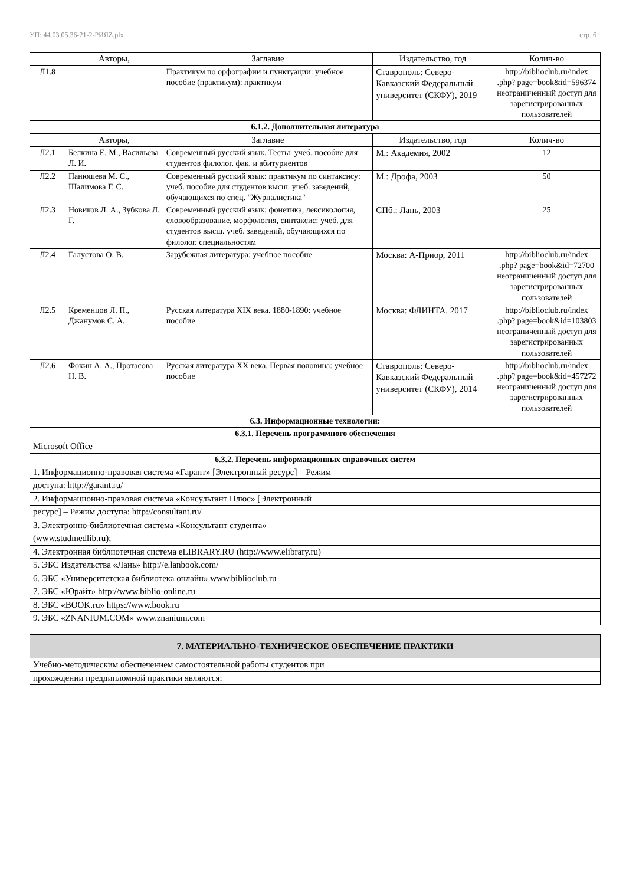УП: 44.03.05.36-21-2-РИЯZ.plx стр. 6
| | Авторы, | Заглавие | Издательство, год | Колич-во |
| --- | --- | --- | --- | --- |
| Л1.8 | | Практикум по орфографии и пунктуации: учебное пособие (практикум): практикум | Ставрополь: Северо-Кавказский Федеральный университет (СКФУ), 2019 | http://biblioclub.ru/index .php? page=book&id=596374 неограниченный доступ для зарегистрированных пользователей |
| 6.1.2. Дополнительная литература | | | | |
| | Авторы, | Заглавие | Издательство, год | Колич-во |
| Л2.1 | Белкина Е. М., Васильева Л. И. | Современный русский язык. Тесты: учеб. пособие для студентов филолог. фак. и абитуриентов | М.: Академия, 2002 | 12 |
| Л2.2 | Панюшева М. С., Шалимова Г. С. | Современный русский язык: практикум по синтаксису: учеб. пособие для студентов высш. учеб. заведений, обучающихся по спец. "Журналистика" | М.: Дрофа, 2003 | 50 |
| Л2.3 | Новиков Л. А., Зубкова Л. Г. | Современный русский язык: фонетика, лексикология, словообразование, морфология, синтаксис: учеб. для студентов высш. учеб. заведений, обучающихся по филолог. специальностям | СПб.: Лань, 2003 | 25 |
| Л2.4 | Галустова О. В. | Зарубежная литература: учебное пособие | Москва: А-Приор, 2011 | http://biblioclub.ru/index .php? page=book&id=72700 неограниченный доступ для зарегистрированных пользователей |
| Л2.5 | Кременцов Л. П., Джанумов С. А. | Русская литература XIX века. 1880-1890: учебное пособие | Москва: ФЛИНТА, 2017 | http://biblioclub.ru/index .php? page=book&id=103803 неограниченный доступ для зарегистрированных пользователей |
| Л2.6 | Фокин А. А., Протасова Н. В. | Русская литература XX века. Первая половина: учебное пособие | Ставрополь: Северо-Кавказский Федеральный университет (СКФУ), 2014 | http://biblioclub.ru/index .php? page=book&id=457272 неограниченный доступ для зарегистрированных пользователей |
| 6.3. Информационные технологии: | | | | |
| 6.3.1. Перечень программного обеспечения | | | | |
| Microsoft Office | | | | |
| 6.3.2. Перечень информационных справочных систем | | | | |
| 1. Информационно-правовая система «Гарант» [Электронный ресурс] – Режим | | | | |
| доступа: http://garant.ru/ | | | | |
| 2. Информационно-правовая система «Консультант Плюс» [Электронный | | | | |
| ресурс] – Режим доступа: http://consultant.ru/ | | | | |
| 3. Электронно-библиотечная система «Консультант студента» | | | | |
| (www.studmedlib.ru); | | | | |
| 4. Электронная библиотечная система eLIBRARY.RU (http://www.elibrary.ru) | | | | |
| 5. ЭБС Издательства «Лань» http://e.lanbook.com/ | | | | |
| 6. ЭБС «Университетская библиотека онлайн» www.biblioclub.ru | | | | |
| 7. ЭБС «Юрайт» http://www.biblio-online.ru | | | | |
| 8. ЭБС «BOOK.ru» https://www.book.ru | | | | |
| 9. ЭБС «ZNANIUM.COM» www.znanium.com | | | | |
| 7. МАТЕРИАЛЬНО-ТЕХНИЧЕСКОЕ ОБЕСПЕЧЕНИЕ ПРАКТИКИ |
| Учебно-методическим обеспечением самостоятельной работы студентов при |
| прохождении преддипломной практики являются: |